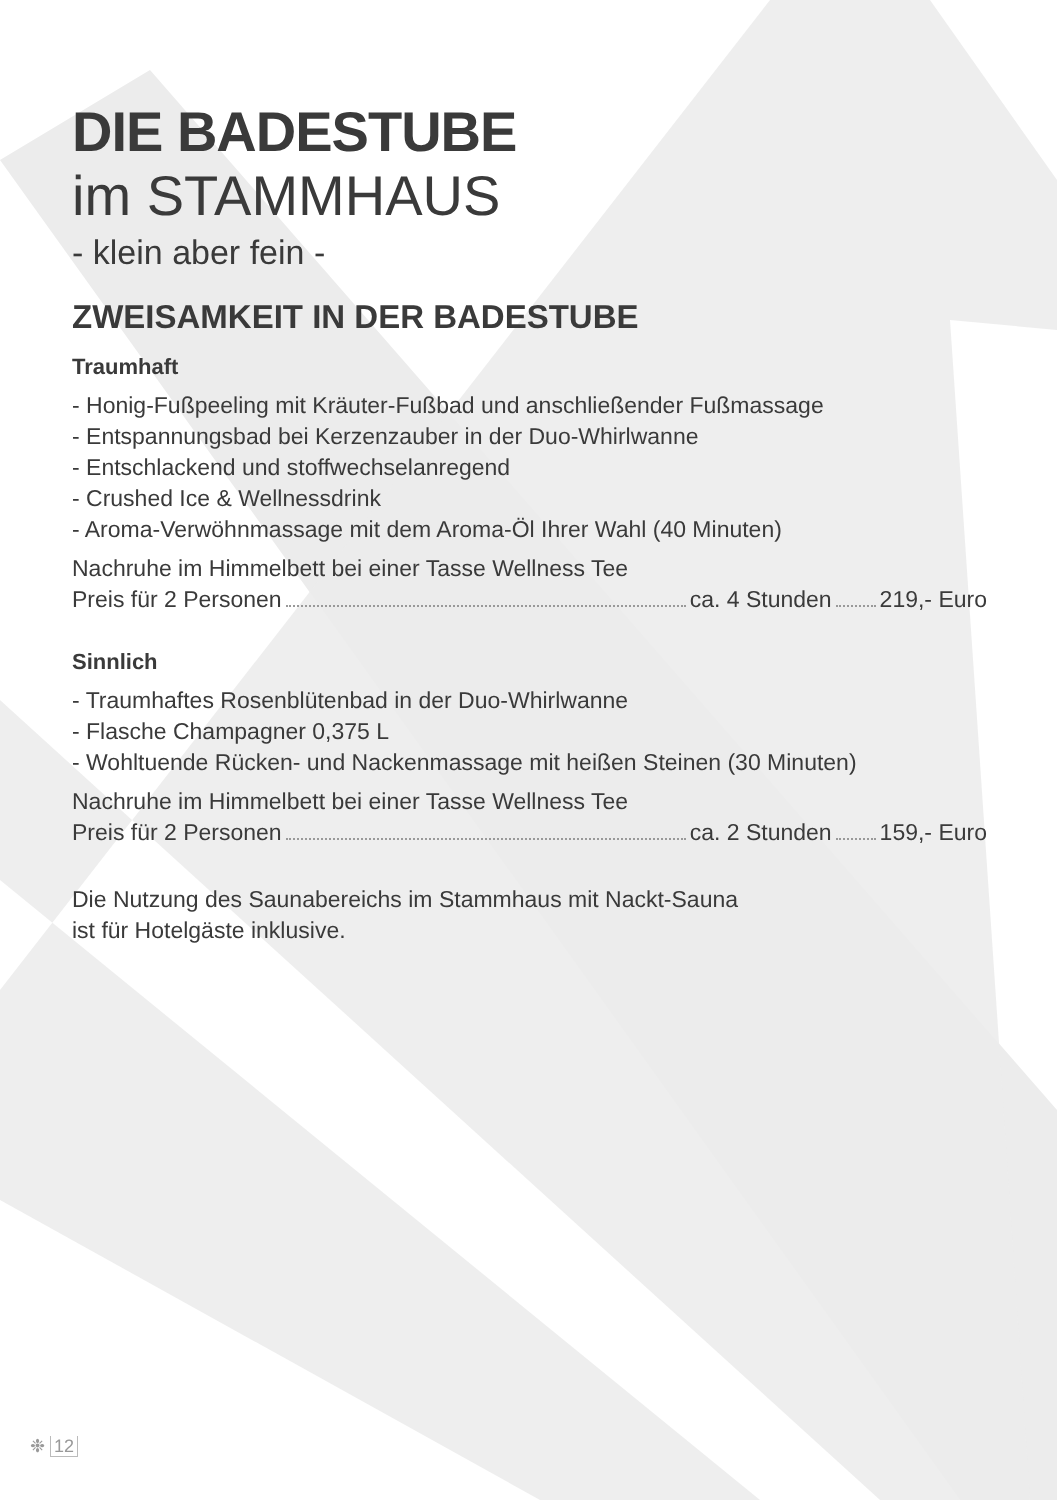DIE BADESTUBE
im STAMMHAUS
- klein aber fein -
ZWEISAMKEIT IN DER BADESTUBE
Traumhaft
- Honig-Fußpeeling mit Kräuter-Fußbad und anschließender Fußmassage
- Entspannungsbad bei Kerzenzauber in der Duo-Whirlwanne
- Entschlackend und stoffwechselanregend
- Crushed Ice & Wellnessdrink
- Aroma-Verwöhnmassage mit dem Aroma-Öl Ihrer Wahl (40 Minuten)
Nachruhe im Himmelbett bei einer Tasse Wellness Tee
Preis für 2 Personen ca. 4 Stunden 219,- Euro
Sinnlich
- Traumhaftes Rosenblütenbad in der Duo-Whirlwanne
- Flasche Champagner 0,375 L
- Wohltuende Rücken- und Nackenmassage mit heißen Steinen (30 Minuten)
Nachruhe im Himmelbett bei einer Tasse Wellness Tee
Preis für 2 Personen ca. 2 Stunden 159,- Euro
Die Nutzung des Saunabereichs im Stammhaus mit Nackt-Sauna
ist für Hotelgäste inklusive.
❉ 12